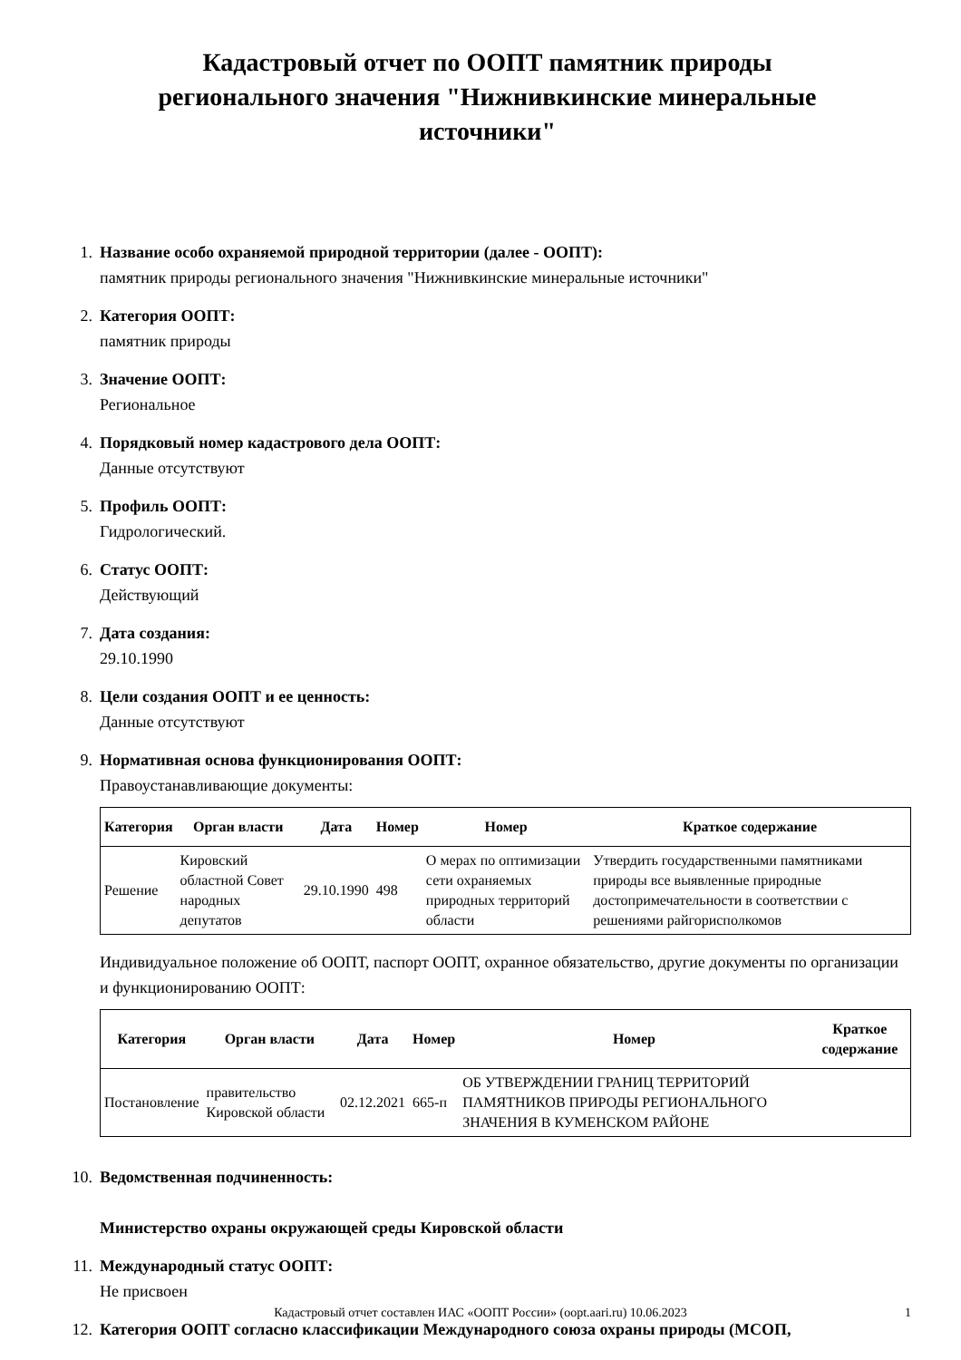Кадастровый отчет по ООПТ памятник природы регионального значения "Нижнивкинские минеральные источники"
1. Название особо охраняемой природной территории (далее - ООПТ):
памятник природы регионального значения "Нижнивкинские минеральные источники"
2. Категория ООПТ:
памятник природы
3. Значение ООПТ:
Региональное
4. Порядковый номер кадастрового дела ООПТ:
Данные отсутствуют
5. Профиль ООПТ:
Гидрологический.
6. Статус ООПТ:
Действующий
7. Дата создания:
29.10.1990
8. Цели создания ООПТ и ее ценность:
Данные отсутствуют
9. Нормативная основа функционирования ООПТ:
Правоустанавливающие документы:
| Категория | Орган власти | Дата | Номер | Номер | Краткое содержание |
| --- | --- | --- | --- | --- | --- |
| Решение | Кировский областной Совет народных депутатов | 29.10.1990 | 498 | О мерах по оптимизации сети охраняемых природных территорий области | Утвердить государственными памятниками природы все выявленные природные достопримечательности в соответствии с решениями райгорисполкомов |
Индивидуальное положение об ООПТ, паспорт ООПТ, охранное обязательство, другие документы по организации и функционированию ООПТ:
| Категория | Орган власти | Дата | Номер | Номер | Краткое содержание |
| --- | --- | --- | --- | --- | --- |
| Постановление | правительство Кировской области | 02.12.2021 | 665-п | ОБ УТВЕРЖДЕНИИ ГРАНИЦ ТЕРРИТОРИЙ ПАМЯТНИКОВ ПРИРОДЫ РЕГИОНАЛЬНОГО ЗНАЧЕНИЯ В КУМЕНСКОМ РАЙОНЕ | |
10.
Ведомственная подчиненность:
Министерство охраны окружающей среды Кировской области
11.
Международный статус ООПТ:
Не присвоен
12.
Категория ООПТ согласно классификации Международного союза охраны природы (МСОП,
Кадастровый отчет составлен ИАС «ООПТ России» (oopt.aari.ru) 10.06.2023 1